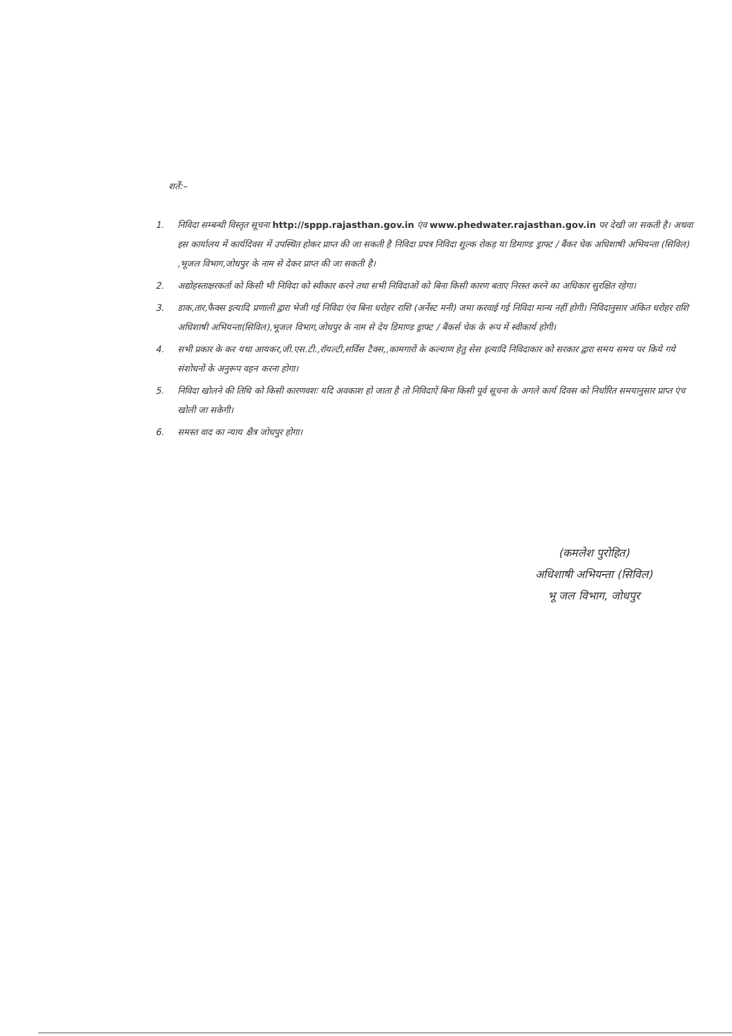शर्तें:–
1. निविदा सम्बन्धी विस्तृत सूचना http://sppp.rajasthan.gov.in एंव www.phedwater.rajasthan.gov.in पर देखी जा सकती है। अथवा इस कार्यालय में कार्यदिवस में उपस्थित होकर प्राप्त की जा सकती है निविदा प्रपत्र निविदा शुल्क रोकड़ या डिमाण्ड ड्राफ्ट / बैंकर चेक अधिशाषी अभियन्ता (सिविल) ,भूजल विभाग,जोधपुर के नाम से देकर प्राप्त की जा सकती है।
2. अद्योहस्ताक्षरकर्ता को किसी भी निविदा को स्वीकार करने तथा सभी निविदाओं को बिना किसी कारण बताए निरस्त करने का अधिकार सुरक्षित रहेगा।
3. डाक,तार,फैक्स इत्यादि प्रणाली द्वारा भेजी गई निविदा एंव बिना धरोहर राशि (अर्नेस्ट मनी) जमा करवाई गई निविदा मान्य नहीं होगी। निविदानुसार अंकित धरोहर राशि अधिशाषी अभियन्ता(सिविल),भूजल विभाग,जोधपुर के नाम से देय डिमाण्ड ड्राफ्ट / बैंकर्स चेक के रूप में स्वीकार्य होगी।
4. सभी प्रकार के कर यथा आयकर,जी.एस.टी.,रॉयल्टी,सर्विस टैक्स,,कामगारों के कल्याण हेतु सेस इत्यादि निविदाकार को सरकार द्वारा समय समय पर किये गये संशोधनों के अनुरूप वहन करना होगा।
5. निविदा खोलने की तिथि को किसी कारणवशः यदि अवकाश हो जाता है तो निविदाऐं बिना किसी पूर्व सूचना के अगले कार्य दिवस को निर्धारित समयानुसार प्राप्त एंच खोली जा सकेगी।
6. समस्त वाद का न्याय क्षैत्र जोधपुर होगा।
(कमलेश पुरोहित)
अधिशाषी अभियन्ता (सिविल)
भू जल विभाग, जोधपुर